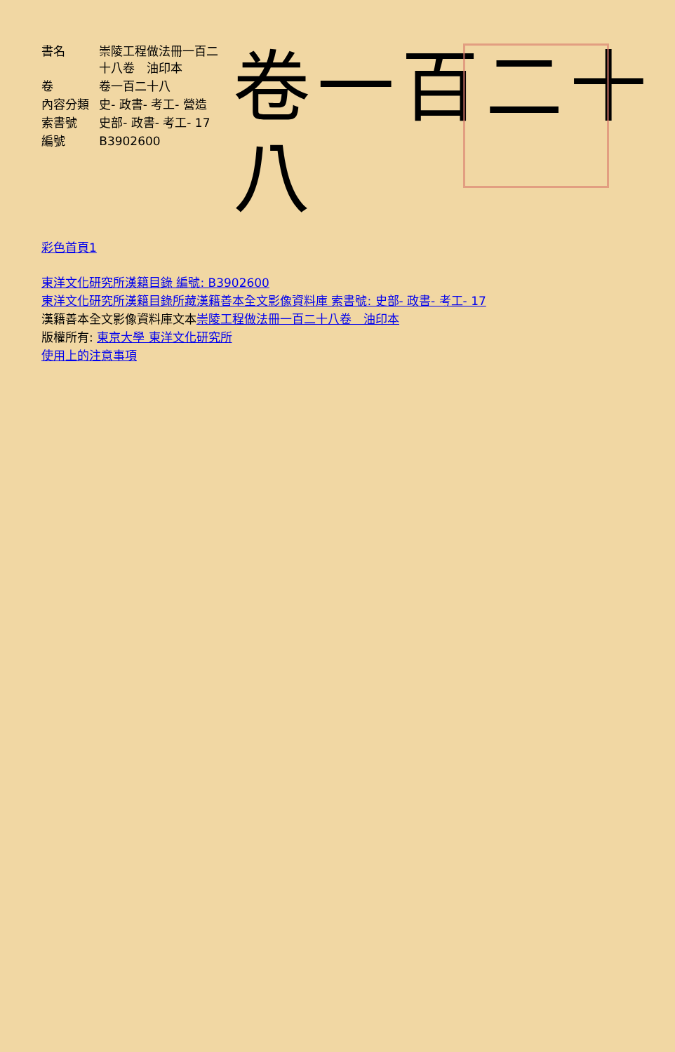| 書名 | 崇陵工程做法冊一百二十八卷 油印本 |
| 卷 | 卷一百二十八 |
| 內容分類 | 史- 政書- 考工- 營造 |
| 索書號 | 史部- 政書- 考工- 17 |
| 編號 | B3902600 |
卷一百二十八
彩色首頁1
東洋文化研究所漢籍目錄 編號: B3902600
東洋文化研究所漢籍目錄所藏漢籍善本全文影像資料庫 索書號: 史部- 政書- 考工- 17
漢籍善本全文影像資料庫文本崇陵工程做法冊一百二十八卷　油印本
版權所有: 東京大學 東洋文化研究所
使用上的注意事項